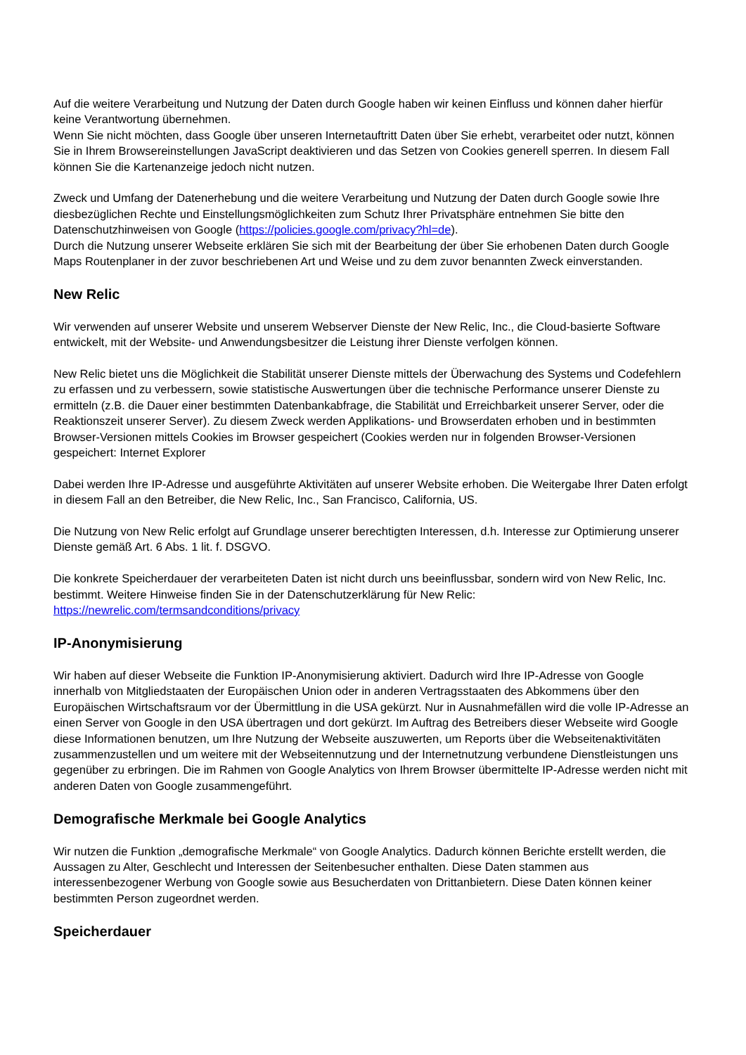Auf die weitere Verarbeitung und Nutzung der Daten durch Google haben wir keinen Einfluss und können daher hierfür keine Verantwortung übernehmen.
Wenn Sie nicht möchten, dass Google über unseren Internetauftritt Daten über Sie erhebt, verarbeitet oder nutzt, können Sie in Ihrem Browsereinstellungen JavaScript deaktivieren und das Setzen von Cookies generell sperren. In diesem Fall können Sie die Kartenanzeige jedoch nicht nutzen.
Zweck und Umfang der Datenerhebung und die weitere Verarbeitung und Nutzung der Daten durch Google sowie Ihre diesbezüglichen Rechte und Einstellungsmöglichkeiten zum Schutz Ihrer Privatsphäre entnehmen Sie bitte den Datenschutzhinweisen von Google (https://policies.google.com/privacy?hl=de).
Durch die Nutzung unserer Webseite erklären Sie sich mit der Bearbeitung der über Sie erhobenen Daten durch Google Maps Routenplaner in der zuvor beschriebenen Art und Weise und zu dem zuvor benannten Zweck einverstanden.
New Relic
Wir verwenden auf unserer Website und unserem Webserver Dienste der New Relic, Inc., die Cloud-basierte Software entwickelt, mit der Website- und Anwendungsbesitzer die Leistung ihrer Dienste verfolgen können.
New Relic bietet uns die Möglichkeit die Stabilität unserer Dienste mittels der Überwachung des Systems und Codefehlern zu erfassen und zu verbessern, sowie statistische Auswertungen über die technische Performance unserer Dienste zu ermitteln (z.B. die Dauer einer bestimmten Datenbankabfrage, die Stabilität und Erreichbarkeit unserer Server, oder die Reaktionszeit unserer Server). Zu diesem Zweck werden Applikations- und Browserdaten erhoben und in bestimmten Browser-Versionen mittels Cookies im Browser gespeichert (Cookies werden nur in folgenden Browser-Versionen gespeichert: Internet Explorer
Dabei werden Ihre IP-Adresse und ausgeführte Aktivitäten auf unserer Website erhoben. Die Weitergabe Ihrer Daten erfolgt in diesem Fall an den Betreiber, die New Relic, Inc., San Francisco, California, US.
Die Nutzung von New Relic erfolgt auf Grundlage unserer berechtigten Interessen, d.h. Interesse zur Optimierung unserer Dienste gemäß Art. 6 Abs. 1 lit. f. DSGVO.
Die konkrete Speicherdauer der verarbeiteten Daten ist nicht durch uns beeinflussbar, sondern wird von New Relic, Inc. bestimmt. Weitere Hinweise finden Sie in der Datenschutzerklärung für New Relic:
https://newrelic.com/termsandconditions/privacy
IP-Anonymisierung
Wir haben auf dieser Webseite die Funktion IP-Anonymisierung aktiviert. Dadurch wird Ihre IP-Adresse von Google innerhalb von Mitgliedstaaten der Europäischen Union oder in anderen Vertragsstaaten des Abkommens über den Europäischen Wirtschaftsraum vor der Übermittlung in die USA gekürzt. Nur in Ausnahmefällen wird die volle IP-Adresse an einen Server von Google in den USA übertragen und dort gekürzt. Im Auftrag des Betreibers dieser Webseite wird Google diese Informationen benutzen, um Ihre Nutzung der Webseite auszuwerten, um Reports über die Webseitenaktivitäten zusammenzustellen und um weitere mit der Webseitennutzung und der Internetnutzung verbundene Dienstleistungen uns gegenüber zu erbringen. Die im Rahmen von Google Analytics von Ihrem Browser übermittelte IP-Adresse werden nicht mit anderen Daten von Google zusammengeführt.
Demografische Merkmale bei Google Analytics
Wir nutzen die Funktion „demografische Merkmale“ von Google Analytics. Dadurch können Berichte erstellt werden, die Aussagen zu Alter, Geschlecht und Interessen der Seitenbesucher enthalten. Diese Daten stammen aus interessenbezogener Werbung von Google sowie aus Besucherdaten von Drittanbietern. Diese Daten können keiner bestimmten Person zugeordnet werden.
Speicherdauer